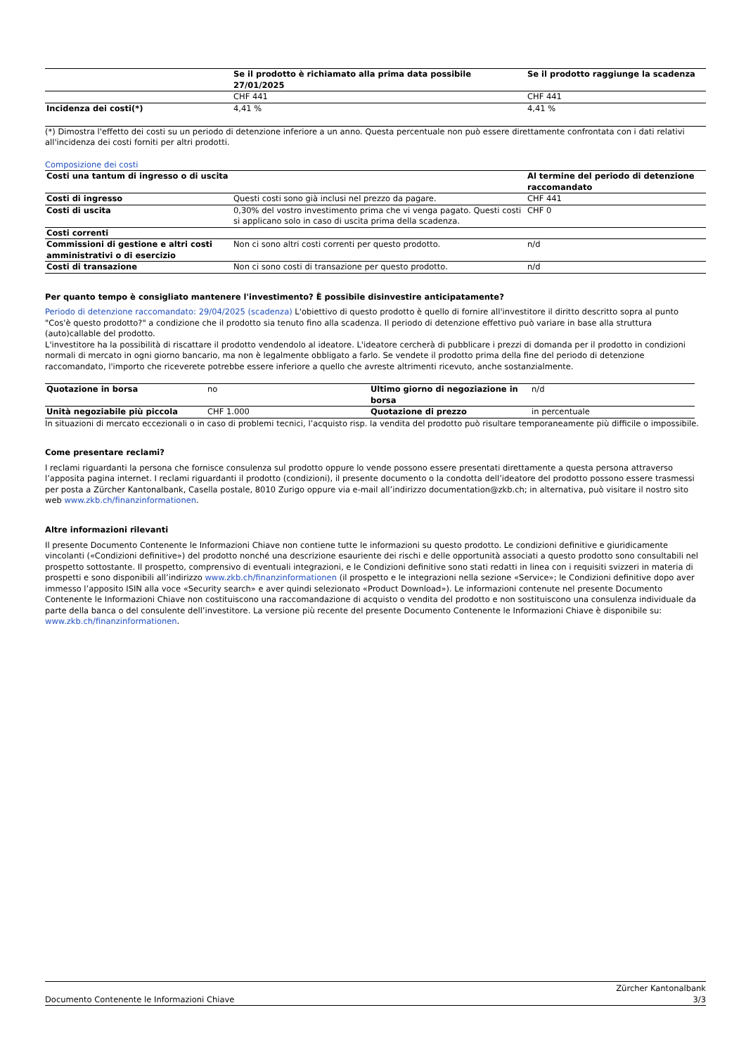| | Se il prodotto è richiamato alla prima data possibile 27/01/2025 | Se il prodotto raggiunge la scadenza |
| --- | --- | --- |
| | CHF 441 | CHF 441 |
| Incidenza dei costi(*) | 4,41 % | 4,41 % |
(*) Dimostra l'effetto dei costi su un periodo di detenzione inferiore a un anno. Questa percentuale non può essere direttamente confrontata con i dati relativi all'incidenza dei costi forniti per altri prodotti.
Composizione dei costi
| Costi una tantum di ingresso o di uscita | | Al termine del periodo di detenzione raccomandato |
| --- | --- | --- |
| Costi di ingresso | Questi costi sono già inclusi nel prezzo da pagare. | CHF 441 |
| Costi di uscita | 0,30% del vostro investimento prima che vi venga pagato. Questi costi si applicano solo in caso di uscita prima della scadenza. | CHF 0 |
| Costi correnti | | |
| Commissioni di gestione e altri costi amministrativi o di esercizio | Non ci sono altri costi correnti per questo prodotto. | n/d |
| Costi di transazione | Non ci sono costi di transazione per questo prodotto. | n/d |
Per quanto tempo è consigliato mantenere l'investimento? È possibile disinvestire anticipatamente?
Periodo di detenzione raccomandato: 29/04/2025 (scadenza) L'obiettivo di questo prodotto è quello di fornire all'investitore il diritto descritto sopra al punto "Cos'è questo prodotto?" a condizione che il prodotto sia tenuto fino alla scadenza. Il periodo di detenzione effettivo può variare in base alla struttura (auto)callable del prodotto.
L'investitore ha la possibilità di riscattare il prodotto vendendolo al ideatore. L'ideatore cercherà di pubblicare i prezzi di domanda per il prodotto in condizioni normali di mercato in ogni giorno bancario, ma non è legalmente obbligato a farlo. Se vendete il prodotto prima della fine del periodo di detenzione raccomandato, l'importo che riceverete potrebbe essere inferiore a quello che avreste altrimenti ricevuto, anche sostanzialmente.
| Quotazione in borsa | no | Ultimo giorno di negoziazione in borsa | n/d |
| Unità negoziabile più piccola | CHF 1.000 | Quotazione di prezzo | in percentuale |
In situazioni di mercato eccezionali o in caso di problemi tecnici, l’acquisto risp. la vendita del prodotto può risultare temporaneamente più difficile o impossibile.
Come presentare reclami?
I reclami riguardanti la persona che fornisce consulenza sul prodotto oppure lo vende possono essere presentati direttamente a questa persona attraverso l’apposita pagina internet. I reclami riguardanti il prodotto (condizioni), il presente documento o la condotta dell’ideatore del prodotto possono essere trasmessi per posta a Zürcher Kantonalbank, Casella postale, 8010 Zurigo oppure via e-mail all’indirizzo documentation@zkb.ch; in alternativa, può visitare il nostro sito web www.zkb.ch/finanzinformationen.
Altre informazioni rilevanti
Il presente Documento Contenente le Informazioni Chiave non contiene tutte le informazioni su questo prodotto. Le condizioni definitive e giuridicamente vincolanti («Condizioni definitive») del prodotto nonché una descrizione esauriente dei rischi e delle opportunità associati a questo prodotto sono consultabili nel prospetto sottostante. Il prospetto, comprensivo di eventuali integrazioni, e le Condizioni definitive sono stati redatti in linea con i requisiti svizzeri in materia di prospetti e sono disponibili all’indirizzo www.zkb.ch/finanzinformationen (il prospetto e le integrazioni nella sezione «Service»; le Condizioni definitive dopo aver immesso l’apposito ISIN alla voce «Security search» e aver quindi selezionato «Product Download»). Le informazioni contenute nel presente Documento Contenente le Informazioni Chiave non costituiscono una raccomandazione di acquisto o vendita del prodotto e non sostituiscono una consulenza individuale da parte della banca o del consulente dell’investitore. La versione più recente del presente Documento Contenente le Informazioni Chiave è disponibile su: www.zkb.ch/finanzinformationen.
Documento Contenente le Informazioni Chiave Zürcher Kantonalbank
3/3